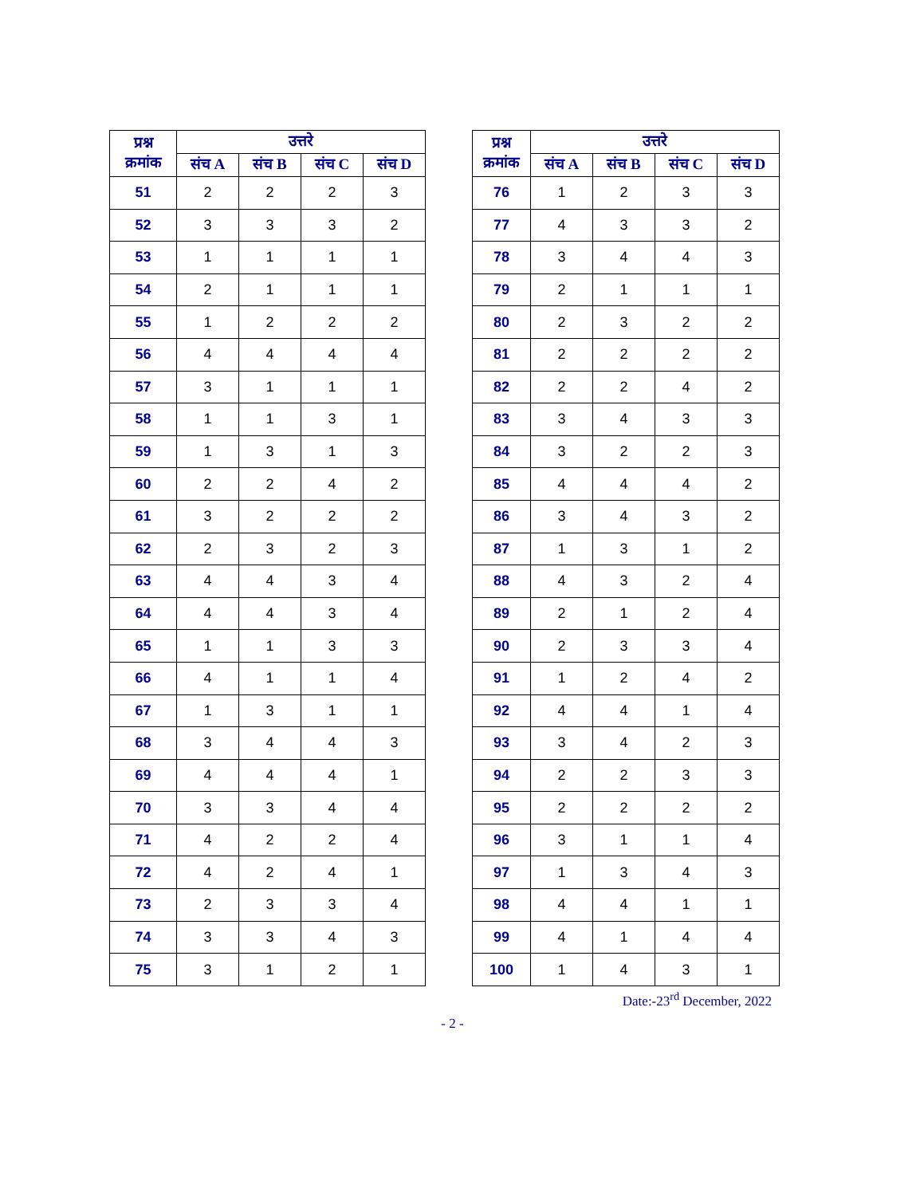| प्रश्न क्रमांक | उत्तरे | | | |
| --- | --- | --- | --- | --- |
| | संच A | संच B | संच C | संच D |
| 51 | 2 | 2 | 2 | 3 |
| 52 | 3 | 3 | 3 | 2 |
| 53 | 1 | 1 | 1 | 1 |
| 54 | 2 | 1 | 1 | 1 |
| 55 | 1 | 2 | 2 | 2 |
| 56 | 4 | 4 | 4 | 4 |
| 57 | 3 | 1 | 1 | 1 |
| 58 | 1 | 1 | 3 | 1 |
| 59 | 1 | 3 | 1 | 3 |
| 60 | 2 | 2 | 4 | 2 |
| 61 | 3 | 2 | 2 | 2 |
| 62 | 2 | 3 | 2 | 3 |
| 63 | 4 | 4 | 3 | 4 |
| 64 | 4 | 4 | 3 | 4 |
| 65 | 1 | 1 | 3 | 3 |
| 66 | 4 | 1 | 1 | 4 |
| 67 | 1 | 3 | 1 | 1 |
| 68 | 3 | 4 | 4 | 3 |
| 69 | 4 | 4 | 4 | 1 |
| 70 | 3 | 3 | 4 | 4 |
| 71 | 4 | 2 | 2 | 4 |
| 72 | 4 | 2 | 4 | 1 |
| 73 | 2 | 3 | 3 | 4 |
| 74 | 3 | 3 | 4 | 3 |
| 75 | 3 | 1 | 2 | 1 |
| प्रश्न क्रमांक | उत्तरे | | | |
| --- | --- | --- | --- | --- |
| | संच A | संच B | संच C | संच D |
| 76 | 1 | 2 | 3 | 3 |
| 77 | 4 | 3 | 3 | 2 |
| 78 | 3 | 4 | 4 | 3 |
| 79 | 2 | 1 | 1 | 1 |
| 80 | 2 | 3 | 2 | 2 |
| 81 | 2 | 2 | 2 | 2 |
| 82 | 2 | 2 | 4 | 2 |
| 83 | 3 | 4 | 3 | 3 |
| 84 | 3 | 2 | 2 | 3 |
| 85 | 4 | 4 | 4 | 2 |
| 86 | 3 | 4 | 3 | 2 |
| 87 | 1 | 3 | 1 | 2 |
| 88 | 4 | 3 | 2 | 4 |
| 89 | 2 | 1 | 2 | 4 |
| 90 | 2 | 3 | 3 | 4 |
| 91 | 1 | 2 | 4 | 2 |
| 92 | 4 | 4 | 1 | 4 |
| 93 | 3 | 4 | 2 | 3 |
| 94 | 2 | 2 | 3 | 3 |
| 95 | 2 | 2 | 2 | 2 |
| 96 | 3 | 1 | 1 | 4 |
| 97 | 1 | 3 | 4 | 3 |
| 98 | 4 | 4 | 1 | 1 |
| 99 | 4 | 1 | 4 | 4 |
| 100 | 1 | 4 | 3 | 1 |
Date:-23<sup>rd</sup> December, 2022
- 2 -